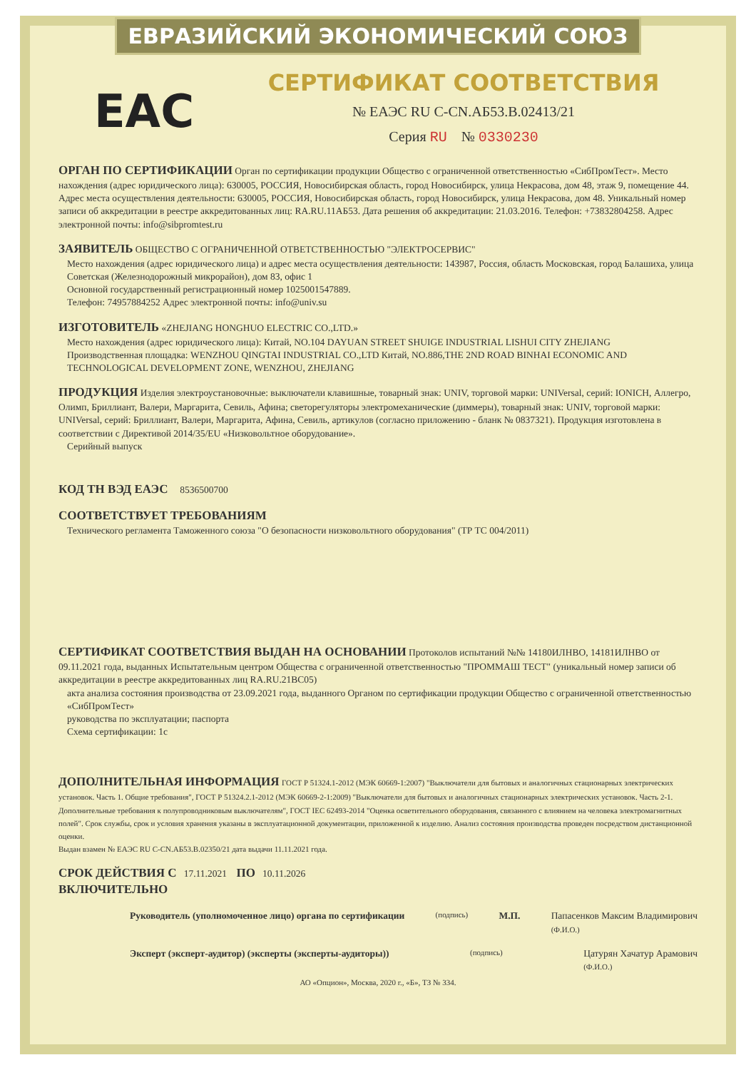ЕВРАЗИЙСКИЙ ЭКОНОМИЧЕСКИЙ СОЮЗ
EAC
СЕРТИФИКАТ СООТВЕТСТВИЯ
№ ЕАЭС RU C-CN.АБ53.В.02413/21
Серия RU № 0330230
ОРГАН ПО СЕРТИФИКАЦИИ
Орган по сертификации продукции Общество с ограниченной ответственностью «СибПромТест». Место нахождения (адрес юридического лица): 630005, РОССИЯ, Новосибирская область, город Новосибирск, улица Некрасова, дом 48, этаж 9, помещение 44. Адрес места осуществления деятельности: 630005, РОССИЯ, Новосибирская область, город Новосибирск, улица Некрасова, дом 48. Уникальный номер записи об аккредитации в реестре аккредитованных лиц: RA.RU.11АБ53. Дата решения об аккредитации: 21.03.2016. Телефон: +73832804258. Адрес электронной почты: info@sibpromtest.ru
ЗАЯВИТЕЛЬ
ОБЩЕСТВО С ОГРАНИЧЕННОЙ ОТВЕТСТВЕННОСТЬЮ "ЭЛЕКТРОСЕРВИС"
Место нахождения (адрес юридического лица) и адрес места осуществления деятельности: 143987, Россия, область Московская, город Балашиха, улица Советская (Железнодорожный микрорайон), дом 83, офис 1
Основной государственный регистрационный номер 1025001547889.
Телефон: 74957884252 Адрес электронной почты: info@univ.su
ИЗГОТОВИТЕЛЬ
«ZHEJIANG HONGHUO ELECTRIC CO.,LTD.»
Место нахождения (адрес юридического лица): Китай, NO.104 DAYUAN STREET SHUIGE INDUSTRIAL LISHUI CITY ZHEJIANG
Производственная площадка: WENZHOU QINGTAI INDUSTRIAL CO.,LTD Китай, NO.886,THE 2ND ROAD BINHAI ECONOMIC AND TECHNOLOGICAL DEVELOPMENT ZONE, WENZHOU, ZHEJIANG
ПРОДУКЦИЯ
Изделия электроустановочные: выключатели клавишные, товарный знак: UNIV, торговой марки: UNIVersal, серий: IONICH, Аллегро, Олимп, Бриллиант, Валери, Маргарита, Севиль, Афина; светорегуляторы электромеханические (диммеры), товарный знак: UNIV, торговой марки: UNIVersal, серий: Бриллиант, Валери, Маргарита, Афина, Севиль, артикулов (согласно приложению - бланк № 0837321). Продукция изготовлена в соответствии с Директивой 2014/35/EU «Низковольтное оборудование».
Серийный выпуск
КОД ТН ВЭД ЕАЭС
8536500700
СООТВЕТСТВУЕТ ТРЕБОВАНИЯМ
Технического регламента Таможенного союза "О безопасности низковольтного оборудования" (ТР ТС 004/2011)
СЕРТИФИКАТ СООТВЕТСТВИЯ ВЫДАН НА ОСНОВАНИИ
Протоколов испытаний №№ 14180ИЛНВО, 14181ИЛНВО от 09.11.2021 года, выданных Испытательным центром Общества с ограниченной ответственностью "ПРОММАШ ТЕСТ" (уникальный номер записи об аккредитации в реестре аккредитованных лиц RA.RU.21ВС05)
акта анализа состояния производства от 23.09.2021 года, выданного Органом по сертификации продукции Общество с ограниченной ответственностью «СибПромТест»
руководства по эксплуатации; паспорта
Схема сертификации: 1с
ДОПОЛНИТЕЛЬНАЯ ИНФОРМАЦИЯ
ГОСТ Р 51324.1-2012 (МЭК 60669-1:2007) "Выключатели для бытовых и аналогичных стационарных электрических установок. Часть 1. Общие требования", ГОСТ Р 51324.2.1-2012 (МЭК 60669-2-1:2009) "Выключатели для бытовых и аналогичных стационарных электрических установок. Часть 2-1. Дополнительные требования к полупроводниковым выключателям", ГОСТ IEC 62493-2014 "Оценка осветительного оборудования, связанного с влиянием на человека электромагнитных полей". Срок службы, срок и условия хранения указаны в эксплуатационной документации, приложенной к изделию. Анализ состояния производства проведен посредством дистанционной оценки.
Выдан взамен № ЕАЭС RU C-CN.АБ53.В.02350/21 дата выдачи 11.11.2021 года.
СРОК ДЕЙСТВИЯ С
17.11.2021
ПО
10.11.2026
ВКЛЮЧИТЕЛЬНО
Руководитель (уполномоченное лицо) органа по сертификации
(подпись)
М.П. Папасенков Максим Владимирович
(Ф.И.О.)
Эксперт (эксперт-аудитор) (эксперты (эксперты-аудиторы))
(подпись)
Цатурян Хачатур Арамович
(Ф.И.О.)
АО «Опцион», Москва, 2020 г., «Б», ТЗ № 334.